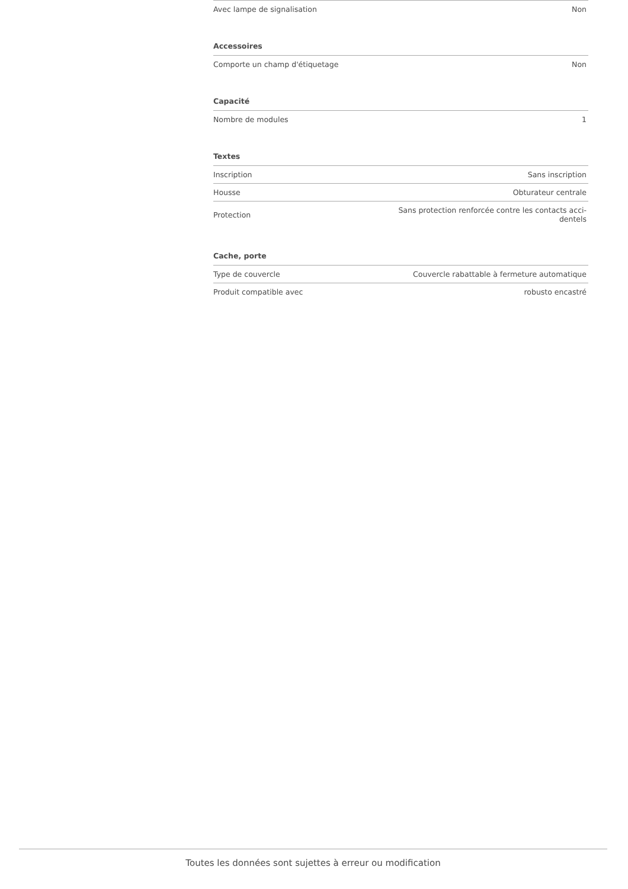| Avec lampe de signalisation | Non |
| Accessoires | |
| Comporte un champ d'étiquetage | Non |
| Capacité | |
| Nombre de modules | 1 |
| Textes | |
| Inscription | Sans inscription |
| Housse | Obturateur centrale |
| Protection | Sans protection renforcée contre les contacts acci- dentels |
| Cache, porte | |
| Type de couvercle | Couvercle rabattable à fermeture automatique |
| Produit compatible avec | robusto encastré |
Toutes les données sont sujettes à erreur ou modification